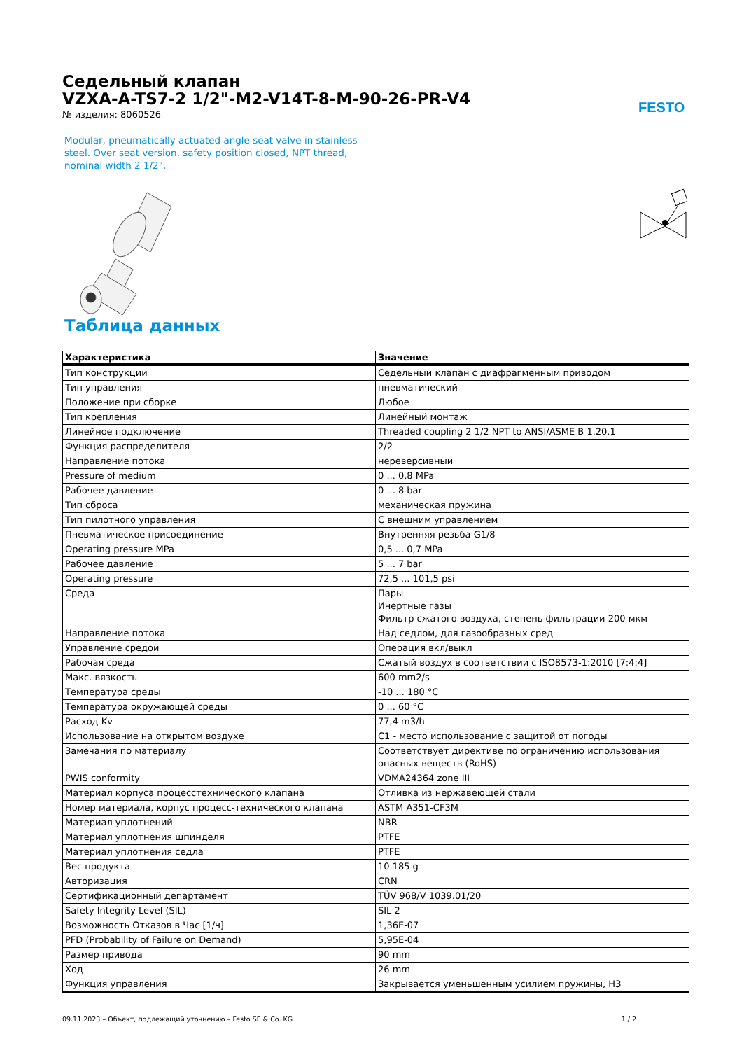Седельный клапан
VZXA-A-TS7-2 1/2"-M2-V14T-8-M-90-26-PR-V4
№ изделия: 8060526
FESTO
Modular, pneumatically actuated angle seat valve in stainless steel. Over seat version, safety position closed, NPT thread, nominal width 2 1/2".
Таблица данных
| Характеристика | Значение |
| --- | --- |
| Тип конструкции | Седельный клапан с диафрагменным приводом |
| Тип управления | пневматический |
| Положение при сборке | Любое |
| Тип крепления | Линейный монтаж |
| Линейное подключение | Threaded coupling 2 1/2 NPT to ANSI/ASME B 1.20.1 |
| Функция распределителя | 2/2 |
| Направление потока | нереверсивный |
| Pressure of medium | 0 ... 0,8 MPa |
| Рабочее давление | 0 ... 8 bar |
| Тип сброса | механическая пружина |
| Тип пилотного управления | С внешним управлением |
| Пневматическое присоединение | Внутренняя резьба G1/8 |
| Operating pressure MPa | 0,5 ... 0,7 MPa |
| Рабочее давление | 5 ... 7 bar |
| Operating pressure | 72,5 ... 101,5 psi |
| Среда | Пары Инертные газы Фильтр сжатого воздуха, степень фильтрации 200 мкм |
| Направление потока | Над седлом, для газообразных сред |
| Управление средой | Операция вкл/выкл |
| Рабочая среда | Сжатый воздух в соответствии с ISO8573-1:2010 [7:4:4] |
| Макс. вязкость | 600 mm2/s |
| Температура среды | -10 ... 180 °C |
| Температура окружающей среды | 0 ... 60 °C |
| Расход Kv | 77,4 m3/h |
| Использование на открытом воздухе | C1 - место использование с защитой от погоды |
| Замечания по материалу | Соответствует директиве по ограничению использования опасных веществ (RoHS) |
| PWIS conformity | VDMA24364 zone III |
| Материал корпуса процесстехнического клапана | Отливка из нержавеющей стали |
| Номер материала, корпус процесс-технического клапана | ASTM A351-CF3M |
| Материал уплотнений | NBR |
| Материал уплотнения шпинделя | PTFE |
| Материал уплотнения седла | PTFE |
| Вес продукта | 10.185 g |
| Авторизация | CRN |
| Сертификационный департамент | TÜV 968/V 1039.01/20 |
| Safety Integrity Level (SIL) | SIL 2 |
| Возможность Отказов в Час [1/ч] | 1,36E-07 |
| PFD (Probability of Failure on Demand) | 5,95E-04 |
| Размер привода | 90 mm |
| Ход | 26 mm |
| Функция управления | Закрывается уменьшенным усилием пружины, НЗ |
09.11.2023 – Объект, подлежащий уточнению – Festo SE & Co. KG 1 / 2